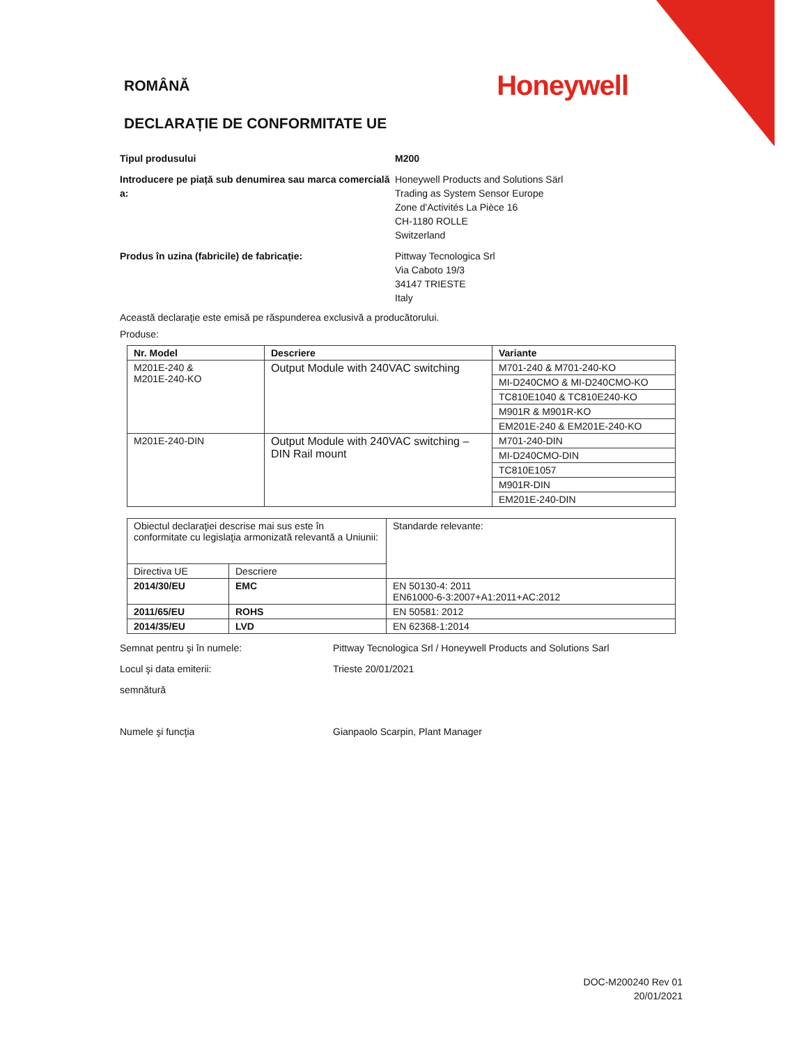ROMÂNĂ
Honeywell
DECLARAȚIE DE CONFORMITATE UE
Tipul produsului M200
Introducere pe piață sub denumirea sau marca comercială a:
Honeywell Products and Solutions Särl
Trading as System Sensor Europe
Zone d'Activités La Pièce 16
CH-1180 ROLLE
Switzerland
Produs în uzina (fabricile) de fabricație: Pittway Tecnologica Srl
Via Caboto 19/3
34147 TRIESTE
Italy
Această declaraţie este emisă pe răspunderea exclusivă a producătorului.
Produse:
| Nr. Model | Descriere | Variante |
| --- | --- | --- |
| M201E-240 & M201E-240-KO | Output Module with 240VAC switching | M701-240 & M701-240-KO |
| | | MI-D240CMO & MI-D240CMO-KO |
| | | TC810E1040 & TC810E240-KO |
| | | M901R & M901R-KO |
| | | EM201E-240 & EM201E-240-KO |
| M201E-240-DIN | Output Module with 240VAC switching – DIN Rail mount | M701-240-DIN |
| | | MI-D240CMO-DIN |
| | | TC810E1057 |
| | | M901R-DIN |
| | | EM201E-240-DIN |
| Obiectul declaraţiei descrise mai sus este în conformitate cu legislaţia armonizată relevantă a Uniunii: | | Standarde relevante: |
| Directiva UE | Descriere | |
| 2014/30/EU | EMC | EN 50130-4: 2011 EN61000-6-3:2007+A1:2011+AC:2012 |
| 2011/65/EU | ROHS | EN 50581: 2012 |
| 2014/35/EU | LVD | EN 62368-1:2014 |
Semnat pentru şi în numele: Pittway Tecnologica Srl / Honeywell Products and Solutions Sarl
Locul şi data emiterii: Trieste 20/01/2021
semnătură
Numele şi funcţia Gianpaolo Scarpin, Plant Manager
DOC-M200240 Rev 01
20/01/2021